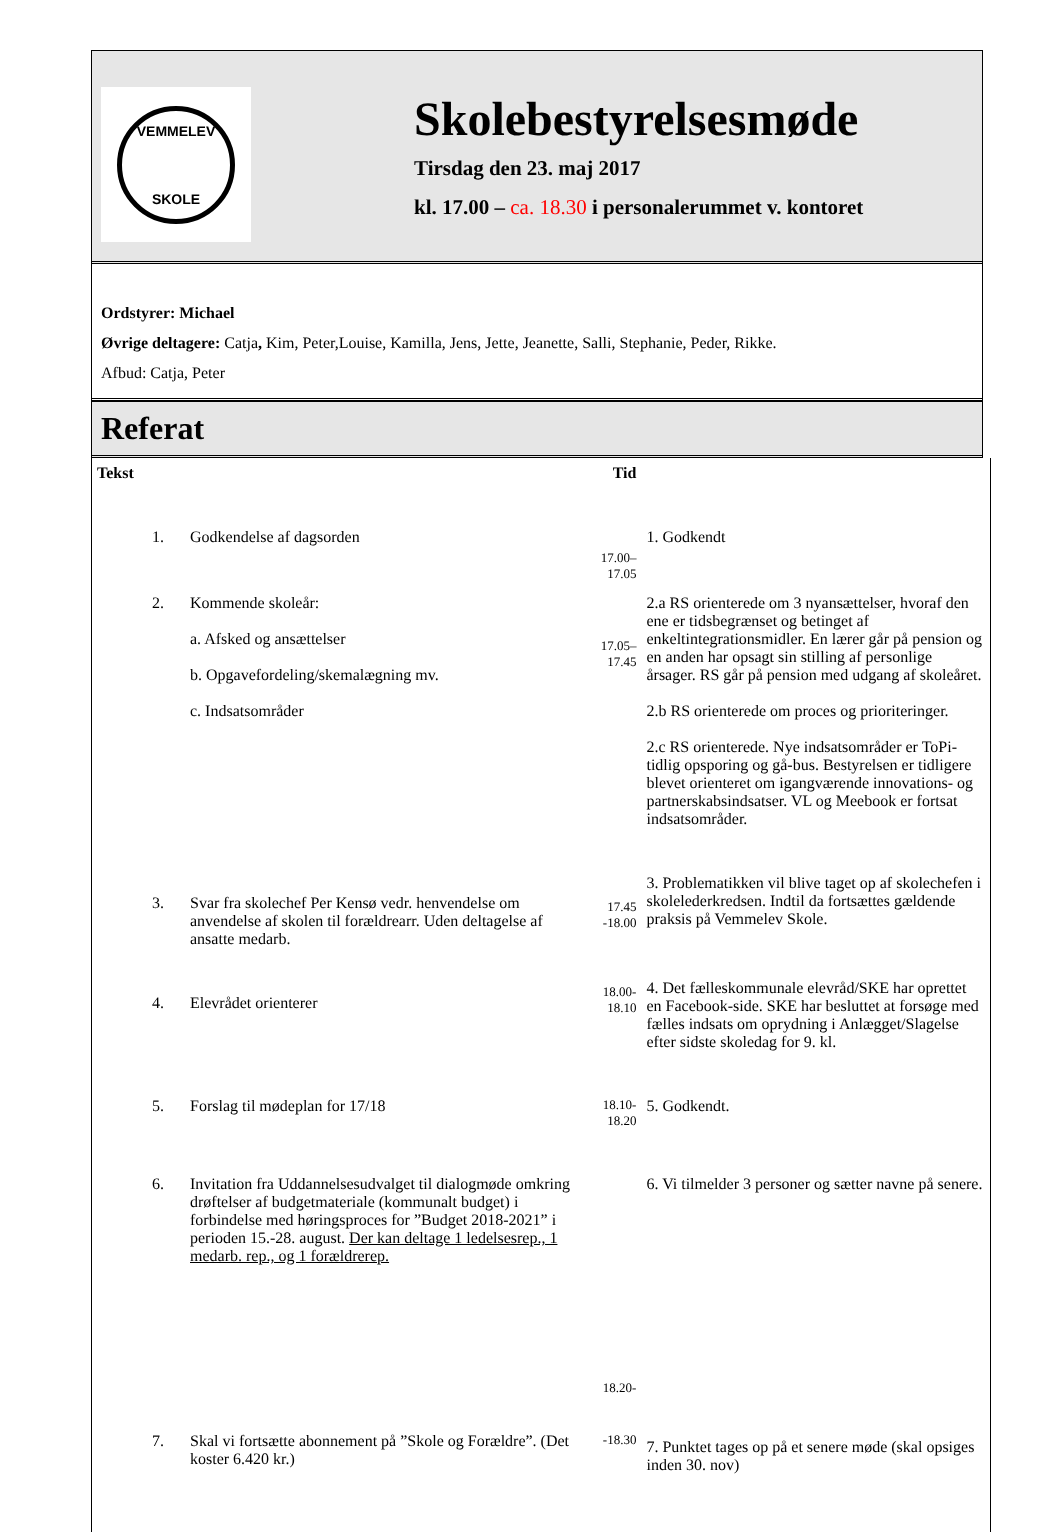VEMMELEV
SKOLE
Skolebestyrelsesmøde
Tirsdag den 23. maj 2017
kl. 17.00 – ca. 18.30 i personalerummet v. kontoret
Ordstyrer: Michael
Øvrige deltagere: Catja, Kim, Peter,Louise, Kamilla, Jens, Jette, Jeanette, Salli, Stephanie, Peder, Rikke.
Afbud: Catja, Peter
Referat
| Tekst | | Tid | |
| --- | --- | --- | --- |
| 1. | Godkendelse af dagsorden | 17.00–17.05 | 1. Godkendt |
| 2. | Kommende skoleår: a. Afsked og ansættelser b. Opgavefordeling/skemalægning mv. c. Indsatsområder | 17.05–17.45 | 2.a RS orienterede om 3 nyansættelser, hvoraf den ene er tidsbegrænset og betinget af enkeltintegrationsmidler. En lærer går på pension og en anden har opsagt sin stilling af personlige årsager. RS går på pension med udgang af skoleåret. 2.b RS orienterede om proces og prioriteringer. 2.c RS orienterede. Nye indsatsområder er ToPi-tidlig opsporing og gå-bus. Bestyrelsen er tidligere blevet orienteret om igangværende innovations- og partnerskabsindsatser. VL og Meebook er fortsat indsatsområder. |
| 3. | Svar fra skolechef Per Kensø vedr. henvendelse om anvendelse af skolen til forældrearr. Uden deltagelse af ansatte medarb. | 17.45 -18.00 | 3. Problematikken vil blive taget op af skolechefen i skolelederkredsen. Indtil da fortsættes gældende praksis på Vemmelev Skole. |
| 4. | Elevrådet orienterer | 18.00-18.10 | 4. Det fælleskommunale elevråd/SKE har oprettet en Facebook-side. SKE har besluttet at forsøge med fælles indsats om oprydning i Anlægget/Slagelse efter sidste skoledag for 9. kl. |
| 5. | Forslag til mødeplan for 17/18 | 18.10-18.20 | 5. Godkendt. |
| 6. | Invitation fra Uddannelsesudvalget til dialogmøde omkring drøftelser af budgetmateriale (kommunalt budget) i forbindelse med høringsproces for ”Budget 2018-2021” i perioden 15.-28. august. Der kan deltage 1 ledelsesrep., 1 medarb. rep., og 1 forældrerep. | 18.20- | 6. Vi tilmelder 3 personer og sætter navne på senere. |
| 7. | Skal vi fortsætte abonnement på ”Skole og Forældre”. (Det koster 6.420 kr.) | -18.30 | 7. Punktet tages op på et senere møde (skal opsiges inden 30. nov) |